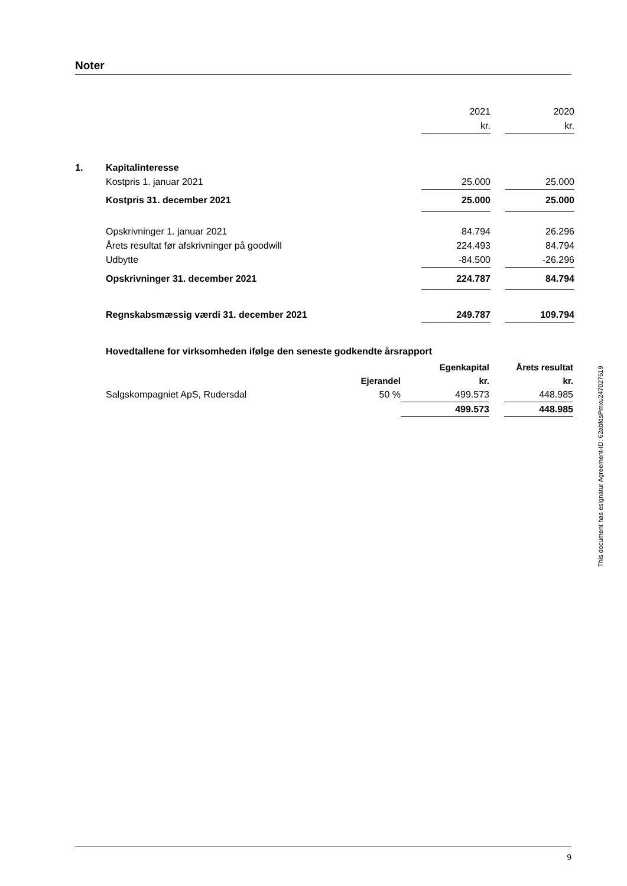Noter
| | | 2021 | | 2020 |
| | | kr. | | kr. |
| 1. | Kapitalinteresse | | | |
| | Kostpris 1. januar 2021 | 25.000 | | 25.000 |
| | Kostpris 31. december 2021 | 25.000 | | 25.000 |
| | Opskrivninger 1. januar 2021 | 84.794 | | 26.296 |
| | Årets resultat før afskrivninger på goodwill | 224.493 | | 84.794 |
| | Udbytte | -84.500 | | -26.296 |
| | Opskrivninger 31. december 2021 | 224.787 | | 84.794 |
| | Regnskabsmæssig værdi 31. december 2021 | 249.787 | | 109.794 |
Hovedtallene for virksomheden ifølge den seneste godkendte årsrapport
| | | Egenkapital | | Årets resultat |
| | Ejerandel | kr. | | kr. |
| Salgskompagniet ApS, Rudersdal | 50 % | 499.573 | | 448.985 |
| | | 499.573 | | 448.985 |
This document has esignatur Agreement-ID: 62abfdsPmxu247027619
9